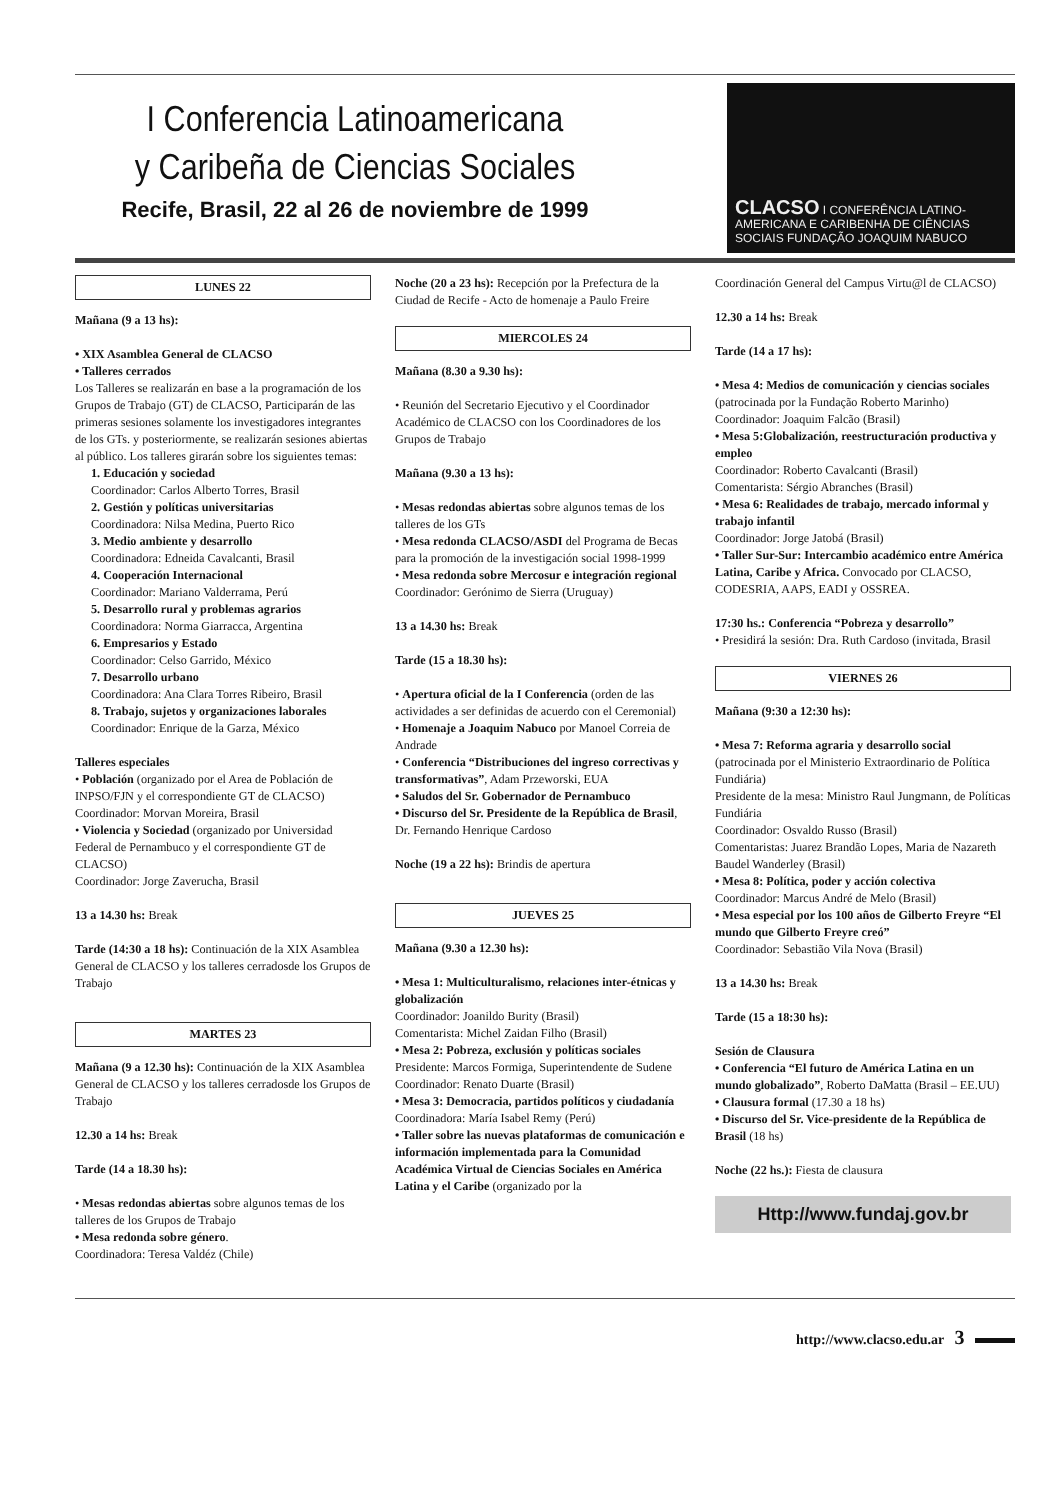I Conferencia Latinoamericana
y Caribeña de Ciencias Sociales
Recife, Brasil, 22 al 26 de noviembre de 1999
CLACSO I CONFERÊNCIA LATINO-AMERICANA E CARIBENHA DE CIÊNCIAS SOCIAIS FUNDAÇÃO JOAQUIM NABUCO
LUNES 22
Mañana (9 a 13 hs):
• XIX Asamblea General de CLACSO
• Talleres cerrados
Los Talleres se realizarán en base a la programación de los Grupos de Trabajo (GT) de CLACSO, Participarán de las primeras sesiones solamente los investigadores integrantes de los GTs. y posteriormente, se realizarán sesiones abiertas al público. Los talleres girarán sobre los siguientes temas:
1. Educación y sociedad
Coordinador: Carlos Alberto Torres, Brasil
2. Gestión y políticas universitarias
Coordinadora: Nilsa Medina, Puerto Rico
3. Medio ambiente y desarrollo
Coordinadora: Edneida Cavalcanti, Brasil
4. Cooperación Internacional
Coordinador: Mariano Valderrama, Perú
5. Desarrollo rural y problemas agrarios
Coordinadora: Norma Giarracca, Argentina
6. Empresarios y Estado
Coordinador: Celso Garrido, México
7. Desarrollo urbano
Coordinadora: Ana Clara Torres Ribeiro, Brasil
8. Trabajo, sujetos y organizaciones laborales
Coordinador: Enrique de la Garza, México
Talleres especiales
• Población (organizado por el Area de Población de INPSO/FJN y el correspondiente GT de CLACSO)
Coordinador: Morvan Moreira, Brasil
• Violencia y Sociedad (organizado por Universidad Federal de Pernambuco y el correspondiente GT de CLACSO)
Coordinador: Jorge Zaverucha, Brasil
13 a 14.30 hs: Break
Tarde (14:30 a 18 hs): Continuación de la XIX Asamblea General de CLACSO y los talleres cerradosde los Grupos de Trabajo
MARTES 23
Mañana (9 a 12.30 hs): Continuación de la XIX Asamblea General de CLACSO y los talleres cerradosde los Grupos de Trabajo
12.30 a 14 hs: Break
Tarde (14 a 18.30 hs):
• Mesas redondas abiertas sobre algunos temas de los talleres de los Grupos de Trabajo
• Mesa redonda sobre género.
Coordinadora: Teresa Valdéz (Chile)
Noche (20 a 23 hs): Recepción por la Prefectura de la Ciudad de Recife - Acto de homenaje a Paulo Freire
MIERCOLES 24
Mañana (8.30 a 9.30 hs):
• Reunión del Secretario Ejecutivo y el Coordinador Académico de CLACSO con los Coordinadores de los Grupos de Trabajo
Mañana (9.30 a 13 hs):
• Mesas redondas abiertas sobre algunos temas de los talleres de los GTs
• Mesa redonda CLACSO/ASDI del Programa de Becas para la promoción de la investigación social 1998-1999
• Mesa redonda sobre Mercosur e integración regional
Coordinador: Gerónimo de Sierra (Uruguay)
13 a 14.30 hs: Break
Tarde (15 a 18.30 hs):
• Apertura oficial de la I Conferencia (orden de las actividades a ser definidas de acuerdo con el Ceremonial)
• Homenaje a Joaquim Nabuco por Manoel Correia de Andrade
• Conferencia “Distribuciones del ingreso correctivas y transformativas”, Adam Przeworski, EUA
• Saludos del Sr. Gobernador de Pernambuco
• Discurso del Sr. Presidente de la República de Brasil, Dr. Fernando Henrique Cardoso
Noche (19 a 22 hs): Brindis de apertura
JUEVES 25
Mañana (9.30 a 12.30 hs):
• Mesa 1: Multiculturalismo, relaciones inter-étnicas y globalización
Coordinador: Joanildo Burity (Brasil)
Comentarista: Michel Zaidan Filho (Brasil)
• Mesa 2: Pobreza, exclusión y políticas sociales
Presidente: Marcos Formiga, Superintendente de Sudene
Coordinador: Renato Duarte (Brasil)
• Mesa 3: Democracia, partidos políticos y ciudadanía
Coordinadora: María Isabel Remy (Perú)
• Taller sobre las nuevas plataformas de comunicación e información implementada para la Comunidad Académica Virtual de Ciencias Sociales en América Latina y el Caribe (organizado por la
Coordinación General del Campus Virtu@l de CLACSO)
12.30 a 14 hs: Break
Tarde (14 a 17 hs):
• Mesa 4: Medios de comunicación y ciencias sociales (patrocinada por la Fundação Roberto Marinho)
Coordinador: Joaquim Falcão (Brasil)
• Mesa 5:Globalización, reestructuración productiva y empleo
Coordinador: Roberto Cavalcanti (Brasil)
Comentarista: Sérgio Abranches (Brasil)
• Mesa 6: Realidades de trabajo, mercado informal y trabajo infantil
Coordinador: Jorge Jatobá (Brasil)
• Taller Sur-Sur: Intercambio académico entre América Latina, Caribe y Africa. Convocado por CLACSO, CODESRIA, AAPS, EADI y OSSREA.
17:30 hs.: Conferencia “Pobreza y desarrollo”
• Presidirá la sesión: Dra. Ruth Cardoso (invitada, Brasil
VIERNES 26
Mañana (9:30 a 12:30 hs):
• Mesa 7: Reforma agraria y desarrollo social (patrocinada por el Ministerio Extraordinario de Política Fundiária)
Presidente de la mesa: Ministro Raul Jungmann, de Políticas Fundiária
Coordinador: Osvaldo Russo (Brasil)
Comentaristas: Juarez Brandão Lopes, Maria de Nazareth Baudel Wanderley (Brasil)
• Mesa 8: Política, poder y acción colectiva
Coordinador: Marcus André de Melo (Brasil)
• Mesa especial por los 100 años de Gilberto Freyre “El mundo que Gilberto Freyre creó”
Coordinador: Sebastião Vila Nova (Brasil)
13 a 14.30 hs: Break
Tarde (15 a 18:30 hs):
Sesión de Clausura
• Conferencia “El futuro de América Latina en un mundo globalizado”, Roberto DaMatta (Brasil – EE.UU)
• Clausura formal (17.30 a 18 hs)
• Discurso del Sr. Vice-presidente de la República de Brasil (18 hs)
Noche (22 hs.): Fiesta de clausura
Http://www.fundaj.gov.br
http://www.clacso.edu.ar 3